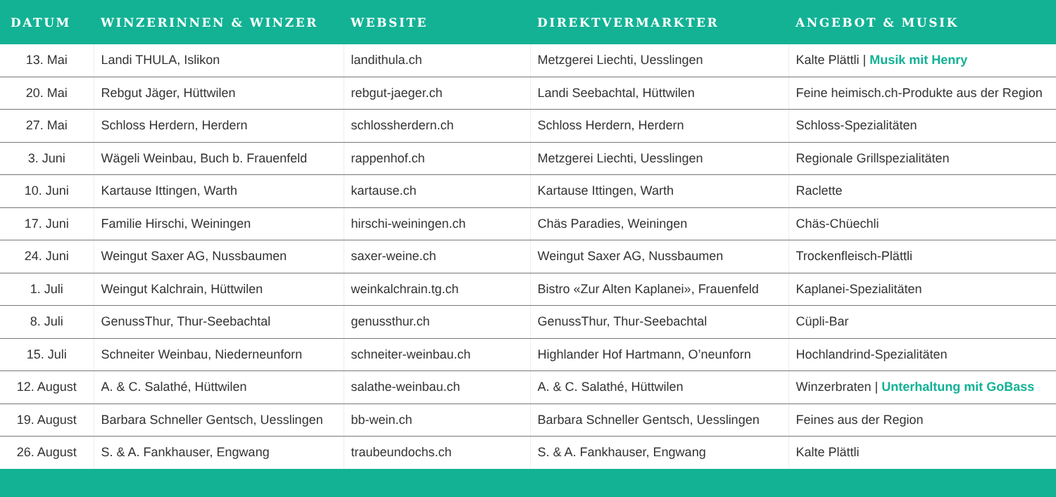| DATUM | WINZERINNEN & WINZER | WEBSITE | DIREKTVERMARKTER | ANGEBOT & MUSIK |
| --- | --- | --- | --- | --- |
| 13. Mai | Landi THULA, Islikon | landithula.ch | Metzgerei Liechti, Uesslingen | Kalte Plättli / Musik mit Henry |
| 20. Mai | Rebgut Jäger, Hüttwilen | rebgut-jaeger.ch | Landi Seebachtal, Hüttwilen | Feine heimisch.ch-Produkte aus der Region |
| 27. Mai | Schloss Herdern, Herdern | schlossherdern.ch | Schloss Herdern, Herdern | Schloss-Spezialitäten |
| 3. Juni | Wägeli Weinbau, Buch b. Frauenfeld | rappenhof.ch | Metzgerei Liechti, Uesslingen | Regionale Grillspezialitäten |
| 10. Juni | Kartause Ittingen, Warth | kartause.ch | Kartause Ittingen, Warth | Raclette |
| 17. Juni | Familie Hirschi, Weiningen | hirschi-weiningen.ch | Chäs Paradies, Weiningen | Chäs-Chüechli |
| 24. Juni | Weingut Saxer AG, Nussbaumen | saxer-weine.ch | Weingut Saxer AG, Nussbaumen | Trockenfleisch-Plättli |
| 1. Juli | Weingut Kalchrain, Hüttwilen | weinkalchrain.tg.ch | Bistro «Zur Alten Kaplanei», Frauenfeld | Kaplanei-Spezialitäten |
| 8. Juli | GenussThur, Thur-Seebachtal | genussthur.ch | GenussThur, Thur-Seebachtal | Cüpli-Bar |
| 15. Juli | Schneiter Weinbau, Niederneunforn | schneiter-weinbau.ch | Highlander Hof Hartmann, O’neunforn | Hochlandrind-Spezialitäten |
| 12. August | A. & C. Salathé, Hüttwilen | salathe-weinbau.ch | A. & C. Salathé, Hüttwilen | Winzerbraten / Unterhaltung mit GoBass |
| 19. August | Barbara Schneller Gentsch, Uesslingen | bb-wein.ch | Barbara Schneller Gentsch, Uesslingen | Feines aus der Region |
| 26. August | S. & A. Fankhauser, Engwang | traubeundochs.ch | S. & A. Fankhauser, Engwang | Kalte Plättli |